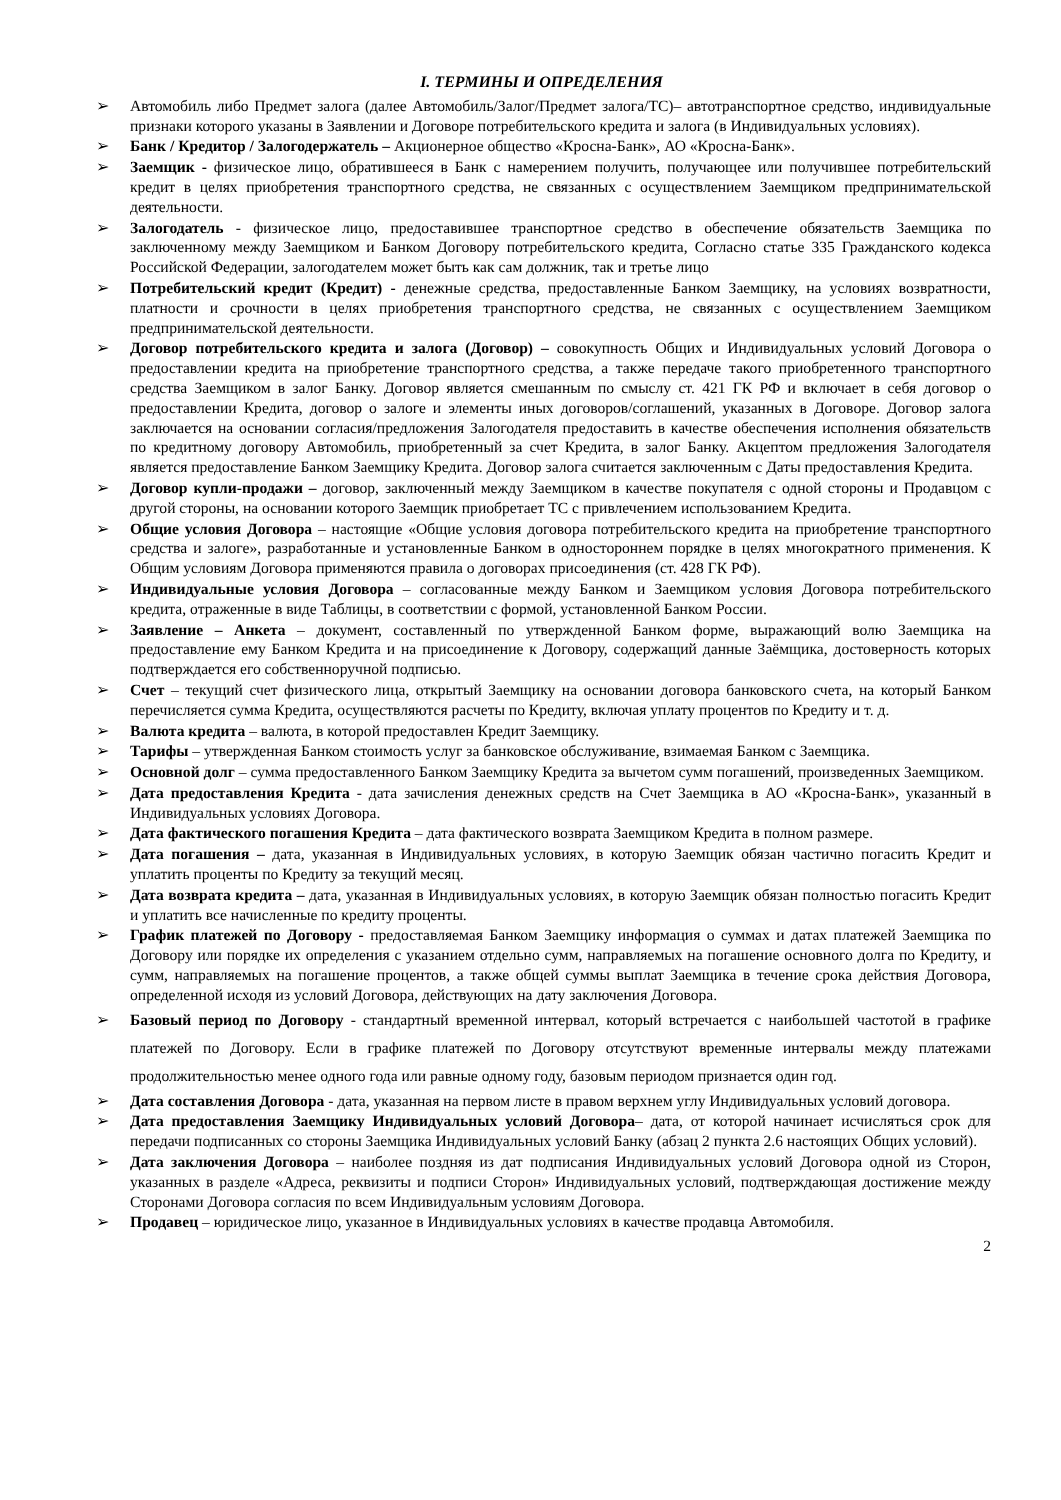I. ТЕРМИНЫ И ОПРЕДЕЛЕНИЯ
➢ Автомобиль либо Предмет залога (далее Автомобиль/Залог/Предмет залога/ТС)– автотранспортное средство, индивидуальные признаки которого указаны в Заявлении и Договоре потребительского кредита и залога (в Индивидуальных условиях).
➢ Банк / Кредитор / Залогодержатель – Акционерное общество «Кросна-Банк», АО «Кросна-Банк».
➢ Заемщик - физическое лицо, обратившееся в Банк с намерением получить, получающее или получившее потребительский кредит в целях приобретения транспортного средства, не связанных с осуществлением Заемщиком предпринимательской деятельности.
➢ Залогодатель - физическое лицо, предоставившее транспортное средство в обеспечение обязательств Заемщика по заключенному между Заемщиком и Банком Договору потребительского кредита, Согласно статье 335 Гражданского кодекса Российской Федерации, залогодателем может быть как сам должник, так и третье лицо
➢ Потребительский кредит (Кредит) - денежные средства, предоставленные Банком Заемщику, на условиях возвратности, платности и срочности в целях приобретения транспортного средства, не связанных с осуществлением Заемщиком предпринимательской деятельности.
➢ Договор потребительского кредита и залога (Договор) – совокупность Общих и Индивидуальных условий Договора о предоставлении кредита на приобретение транспортного средства, а также передаче такого приобретенного транспортного средства Заемщиком в залог Банку. Договор является смешанным по смыслу ст. 421 ГК РФ и включает в себя договор о предоставлении Кредита, договор о залоге и элементы иных договоров/соглашений, указанных в Договоре. Договор залога заключается на основании согласия/предложения Залогодателя предоставить в качестве обеспечения исполнения обязательств по кредитному договору Автомобиль, приобретенный за счет Кредита, в залог Банку. Акцептом предложения Залогодателя является предоставление Банком Заемщику Кредита. Договор залога считается заключенным с Даты предоставления Кредита.
➢ Договор купли-продажи – договор, заключенный между Заемщиком в качестве покупателя с одной стороны и Продавцом с другой стороны, на основании которого Заемщик приобретает ТС с привлечением использованием Кредита.
➢ Общие условия Договора – настоящие «Общие условия договора потребительского кредита на приобретение транспортного средства и залоге», разработанные и установленные Банком в одностороннем порядке в целях многократного применения. К Общим условиям Договора применяются правила о договорах присоединения (ст. 428 ГК РФ).
➢ Индивидуальные условия Договора – согласованные между Банком и Заемщиком условия Договора потребительского кредита, отраженные в виде Таблицы, в соответствии с формой, установленной Банком России.
➢ Заявление – Анкета – документ, составленный по утвержденной Банком форме, выражающий волю Заемщика на предоставление ему Банком Кредита и на присоединение к Договору, содержащий данные Заёмщика, достоверность которых подтверждается его собственноручной подписью.
➢ Счет – текущий счет физического лица, открытый Заемщику на основании договора банковского счета, на который Банком перечисляется сумма Кредита, осуществляются расчеты по Кредиту, включая уплату процентов по Кредиту и т. д.
➢ Валюта кредита – валюта, в которой предоставлен Кредит Заемщику.
➢ Тарифы – утвержденная Банком стоимость услуг за банковское обслуживание, взимаемая Банком с Заемщика.
➢ Основной долг – сумма предоставленного Банком Заемщику Кредита за вычетом сумм погашений, произведенных Заемщиком.
➢ Дата предоставления Кредита - дата зачисления денежных средств на Счет Заемщика в АО «Кросна-Банк», указанный в Индивидуальных условиях Договора.
➢ Дата фактического погашения Кредита – дата фактического возврата Заемщиком Кредита в полном размере.
➢ Дата погашения – дата, указанная в Индивидуальных условиях, в которую Заемщик обязан частично погасить Кредит и уплатить проценты по Кредиту за текущий месяц.
➢ Дата возврата кредита – дата, указанная в Индивидуальных условиях, в которую Заемщик обязан полностью погасить Кредит и уплатить все начисленные по кредиту проценты.
➢ График платежей по Договору - предоставляемая Банком Заемщику информация о суммах и датах платежей Заемщика по Договору или порядке их определения с указанием отдельно сумм, направляемых на погашение основного долга по Кредиту, и сумм, направляемых на погашение процентов, а также общей суммы выплат Заемщика в течение срока действия Договора, определенной исходя из условий Договора, действующих на дату заключения Договора.
➢ Базовый период по Договору - стандартный временной интервал, который встречается с наибольшей частотой в графике платежей по Договору. Если в графике платежей по Договору отсутствуют временные интервалы между платежами продолжительностью менее одного года или равные одному году, базовым периодом признается один год.
➢ Дата составления Договора - дата, указанная на первом листе в правом верхнем углу Индивидуальных условий договора.
➢ Дата предоставления Заемщику Индивидуальных условий Договора– дата, от которой начинает исчисляться срок для передачи подписанных со стороны Заемщика Индивидуальных условий Банку (абзац 2 пункта 2.6 настоящих Общих условий).
➢ Дата заключения Договора – наиболее поздняя из дат подписания Индивидуальных условий Договора одной из Сторон, указанных в разделе «Адреса, реквизиты и подписи Сторон» Индивидуальных условий, подтверждающая достижение между Сторонами Договора согласия по всем Индивидуальным условиям Договора.
➢ Продавец – юридическое лицо, указанное в Индивидуальных условиях в качестве продавца Автомобиля.
2